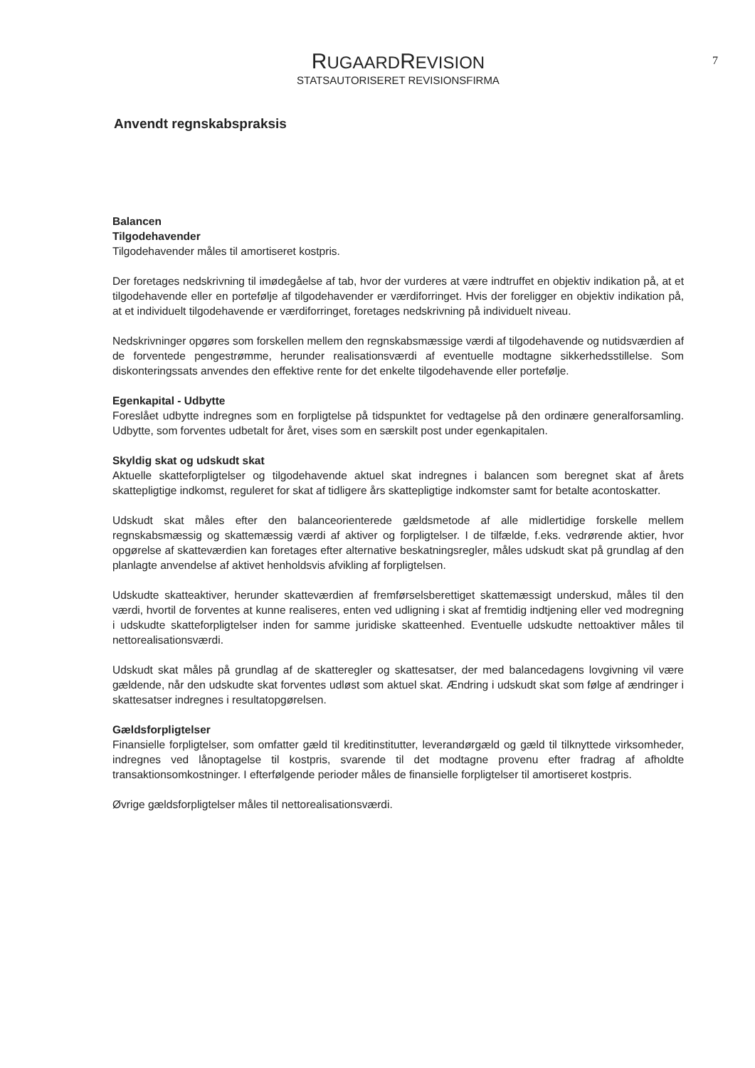RUGAARDREVISION
STATSAUTORISERET REVISIONSFIRMA
7
Anvendt regnskabspraksis
Balancen
Tilgodehavender
Tilgodehavender måles til amortiseret kostpris.
Der foretages nedskrivning til imødegåelse af tab, hvor der vurderes at være indtruffet en objektiv indikation på, at et tilgodehavende eller en portefølje af tilgodehavender er værdiforringet. Hvis der foreligger en objektiv indikation på, at et individuelt tilgodehavende er værdiforringet, foretages nedskrivning på individuelt niveau.
Nedskrivninger opgøres som forskellen mellem den regnskabsmæssige værdi af tilgodehavende og nutidsværdien af de forventede pengestrømme, herunder realisationsværdi af eventuelle modtagne sikkerhedsstillelse. Som diskonteringssats anvendes den effektive rente for det enkelte tilgodehavende eller portefølje.
Egenkapital - Udbytte
Foreslået udbytte indregnes som en forpligtelse på tidspunktet for vedtagelse på den ordinære generalforsamling. Udbytte, som forventes udbetalt for året, vises som en særskilt post under egenkapitalen.
Skyldig skat og udskudt skat
Aktuelle skatteforpligtelser og tilgodehavende aktuel skat indregnes i balancen som beregnet skat af årets skattepligtige indkomst, reguleret for skat af tidligere års skattepligtige indkomster samt for betalte acontoskatter.
Udskudt skat måles efter den balanceorienterede gældsmetode af alle midlertidige forskelle mellem regnskabsmæssig og skattemæssig værdi af aktiver og forpligtelser. I de tilfælde, f.eks. vedrørende aktier, hvor opgørelse af skatteværdien kan foretages efter alternative beskatningsregler, måles udskudt skat på grundlag af den planlagte anvendelse af aktivet henholdsvis afvikling af forpligtelsen.
Udskudte skatteaktiver, herunder skatteværdien af fremførselsberettiget skattemæssigt underskud, måles til den værdi, hvortil de forventes at kunne realiseres, enten ved udligning i skat af fremtidig indtjening eller ved modregning i udskudte skatteforpligtelser inden for samme juridiske skatteenhed. Eventuelle udskudte nettoaktiver måles til nettorealisationsværdi.
Udskudt skat måles på grundlag af de skatteregler og skattesatser, der med balancedagens lovgivning vil være gældende, når den udskudte skat forventes udløst som aktuel skat. Ændring i udskudt skat som følge af ændringer i skattesatser indregnes i resultatopgørelsen.
Gældsforpligtelser
Finansielle forpligtelser, som omfatter gæld til kreditinstitutter, leverandørgæld og gæld til tilknyttede virksomheder, indregnes ved lånoptagelse til kostpris, svarende til det modtagne provenu efter fradrag af afholdte transaktionsomkostninger. I efterfølgende perioder måles de finansielle forpligtelser til amortiseret kostpris.
Øvrige gældsforpligtelser måles til nettorealisationsværdi.